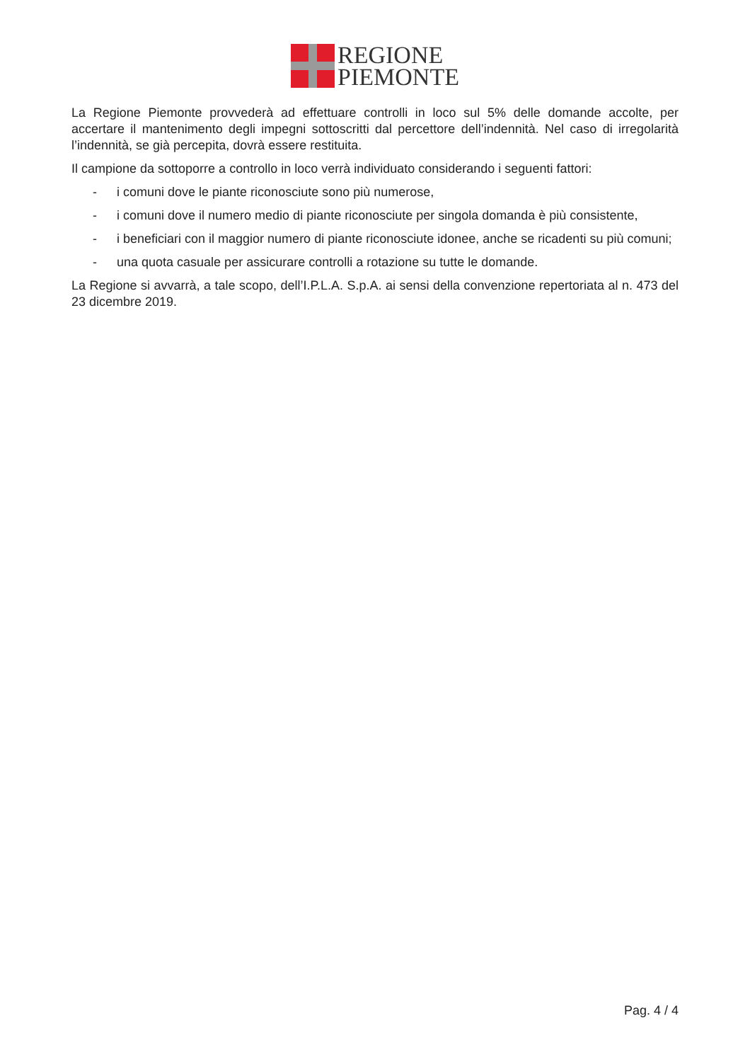REGIONE
PIEMONTE
La Regione Piemonte provvederà ad effettuare controlli in loco sul 5% delle domande accolte, per accertare il mantenimento degli impegni sottoscritti dal percettore dell’indennità. Nel caso di irregolarità l’indennità, se già percepita, dovrà essere restituita.
Il campione da sottoporre a controllo in loco verrà individuato considerando i seguenti fattori:
- i comuni dove le piante riconosciute sono più numerose,
- i comuni dove il numero medio di piante riconosciute per singola domanda è più consistente,
- i beneficiari con il maggior numero di piante riconosciute idonee, anche se ricadenti su più comuni;
- una quota casuale per assicurare controlli a rotazione su tutte le domande.
La Regione si avvarrà, a tale scopo, dell’I.P.L.A. S.p.A. ai sensi della convenzione repertoriata al n. 473 del 23 dicembre 2019.
Pag. 4 / 4